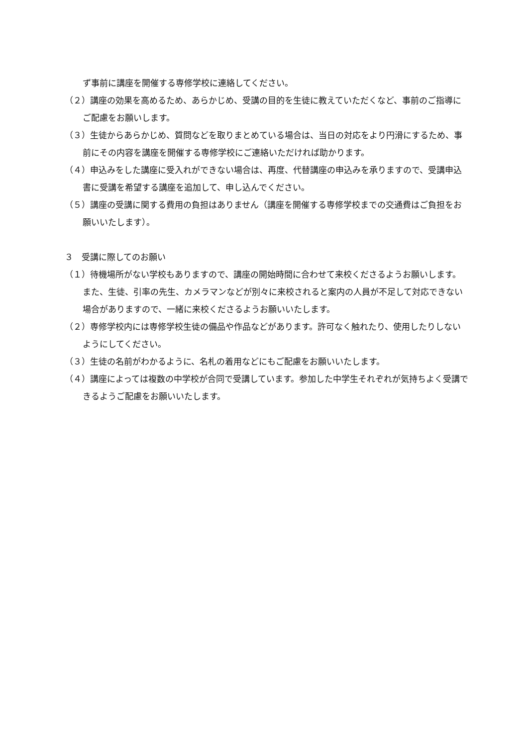ず事前に講座を開催する専修学校に連絡してください。
（２）講座の効果を高めるため、あらかじめ、受講の目的を生徒に教えていただくなど、事前のご指導にご配慮をお願いします。
（３）生徒からあらかじめ、質問などを取りまとめている場合は、当日の対応をより円滑にするため、事前にその内容を講座を開催する専修学校にご連絡いただければ助かります。
（４）申込みをした講座に受入れができない場合は、再度、代替講座の申込みを承りますので、受講申込書に受講を希望する講座を追加して、申し込んでください。
（５）講座の受講に関する費用の負担はありません（講座を開催する専修学校までの交通費はご負担をお願いいたします）。
３　受講に際してのお願い
（１）待機場所がない学校もありますので、講座の開始時間に合わせて来校くださるようお願いします。また、生徒、引率の先生、カメラマンなどが別々に来校されると案内の人員が不足して対応できない場合がありますので、一緒に来校くださるようお願いいたします。
（２）専修学校内には専修学校生徒の備品や作品などがあります。許可なく触れたり、使用したりしないようにしてください。
（３）生徒の名前がわかるように、名札の着用などにもご配慮をお願いいたします。
（４）講座によっては複数の中学校が合同で受講しています。参加した中学生それぞれが気持ちよく受講できるようご配慮をお願いいたします。